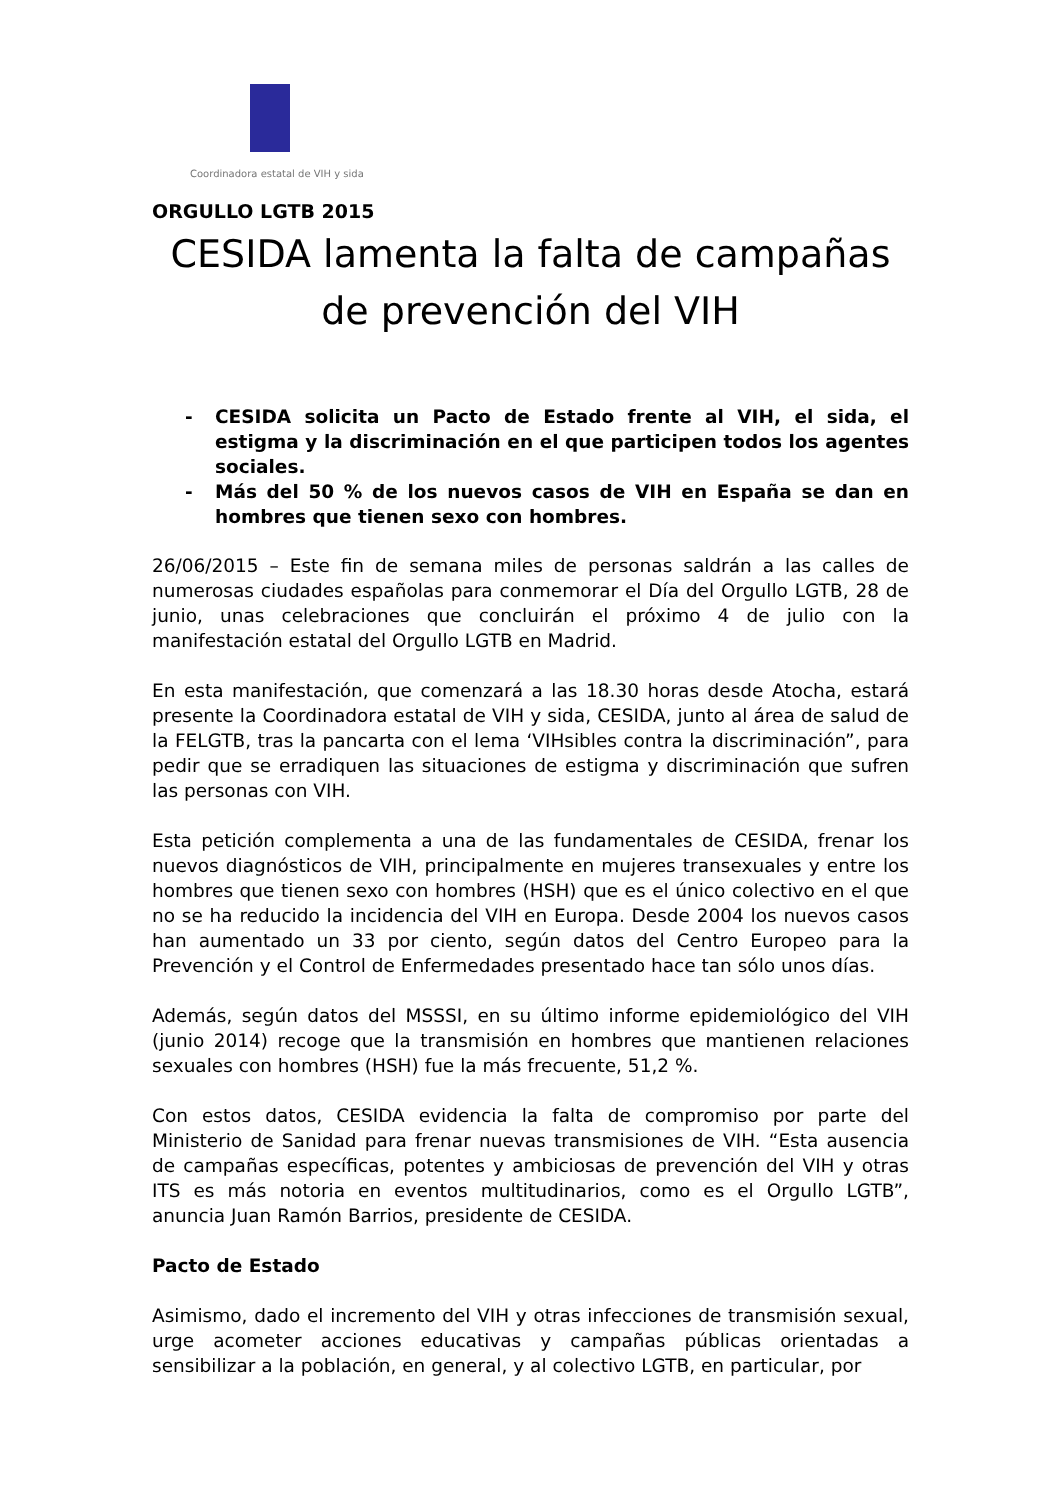Coordinadora estatal de VIH y sida
ORGULLO LGTB 2015
CESIDA lamenta la falta de campañas de prevención del VIH
- CESIDA solicita un Pacto de Estado frente al VIH, el sida, el estigma y la discriminación en el que participen todos los agentes sociales.
- Más del 50 % de los nuevos casos de VIH en España se dan en hombres que tienen sexo con hombres.
26/06/2015 – Este fin de semana miles de personas saldrán a las calles de numerosas ciudades españolas para conmemorar el Día del Orgullo LGTB, 28 de junio, unas celebraciones que concluirán el próximo 4 de julio con la manifestación estatal del Orgullo LGTB en Madrid.
En esta manifestación, que comenzará a las 18.30 horas desde Atocha, estará presente la Coordinadora estatal de VIH y sida, CESIDA, junto al área de salud de la FELGTB, tras la pancarta con el lema ‘VIHsibles contra la discriminación”, para pedir que se erradiquen las situaciones de estigma y discriminación que sufren las personas con VIH.
Esta petición complementa a una de las fundamentales de CESIDA, frenar los nuevos diagnósticos de VIH, principalmente en mujeres transexuales y entre los hombres que tienen sexo con hombres (HSH) que es el único colectivo en el que no se ha reducido la incidencia del VIH en Europa. Desde 2004 los nuevos casos han aumentado un 33 por ciento, según datos del Centro Europeo para la Prevención y el Control de Enfermedades presentado hace tan sólo unos días.
Además, según datos del MSSSI, en su último informe epidemiológico del VIH (junio 2014) recoge que la transmisión en hombres que mantienen relaciones sexuales con hombres (HSH) fue la más frecuente, 51,2 %.
Con estos datos, CESIDA evidencia la falta de compromiso por parte del Ministerio de Sanidad para frenar nuevas transmisiones de VIH. “Esta ausencia de campañas específicas, potentes y ambiciosas de prevención del VIH y otras ITS es más notoria en eventos multitudinarios, como es el Orgullo LGTB”, anuncia Juan Ramón Barrios, presidente de CESIDA.
Pacto de Estado
Asimismo, dado el incremento del VIH y otras infecciones de transmisión sexual, urge acometer acciones educativas y campañas públicas orientadas a sensibilizar a la población, en general, y al colectivo LGTB, en particular, por